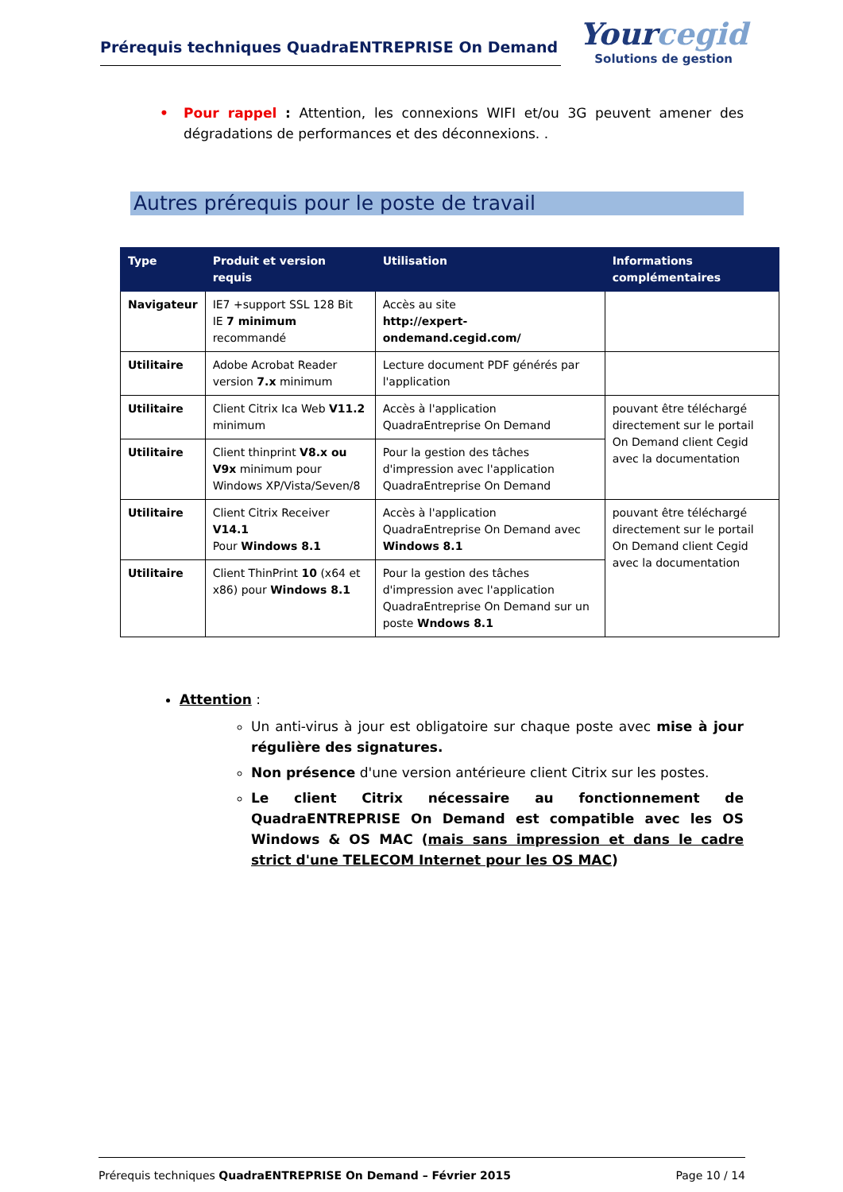Prérequis techniques QuadraENTREPRISE On Demand
Yourcegid
Solutions de gestion
• Pour rappel : Attention, les connexions WIFI et/ou 3G peuvent amener des dégradations de performances et des déconnexions. .
Autres prérequis pour le poste de travail
| Type | Produit et version requis | Utilisation | Informations complémentaires |
| --- | --- | --- | --- |
| Navigateur | IE7 +support SSL 128 Bit IE 7 minimum recommandé | Accès au site http://expert-ondemand.cegid.com/ | |
| Utilitaire | Adobe Acrobat Reader version 7.x minimum | Lecture document PDF générés par l'application | |
| Utilitaire | Client Citrix Ica Web V11.2 minimum | Accès à l'application QuadraEntreprise On Demand | pouvant être téléchargé directement sur le portail On Demand client Cegid avec la documentation |
| Utilitaire | Client thinprint V8.x ou V9x minimum pour Windows XP/Vista/Seven/8 | Pour la gestion des tâches d'impression avec l'application QuadraEntreprise On Demand | |
| Utilitaire | Client Citrix Receiver V14.1 Pour Windows 8.1 | Accès à l'application QuadraEntreprise On Demand avec Windows 8.1 | pouvant être téléchargé directement sur le portail On Demand client Cegid avec la documentation |
| Utilitaire | Client ThinPrint 10 (x64 et x86) pour Windows 8.1 | Pour la gestion des tâches d'impression avec l'application QuadraEntreprise On Demand sur un poste Wndows 8.1 | |
Attention :
Un anti-virus à jour est obligatoire sur chaque poste avec mise à jour régulière des signatures.
Non présence d'une version antérieure client Citrix sur les postes.
Le client Citrix nécessaire au fonctionnement de QuadraENTREPRISE On Demand est compatible avec les OS Windows & OS MAC (mais sans impression et dans le cadre strict d'une TELECOM Internet pour les OS MAC)
Prérequis techniques QuadraENTREPRISE On Demand – Février 2015 Page 10 / 14